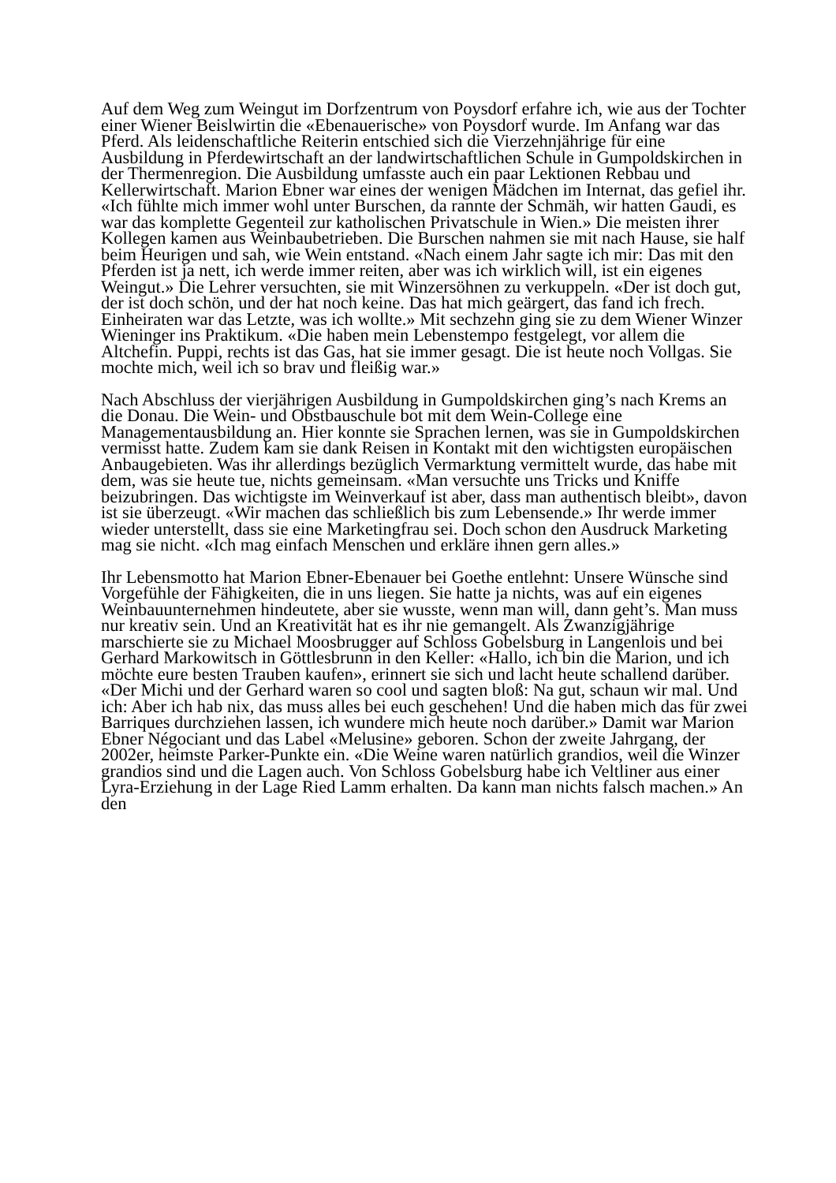Auf dem Weg zum Weingut im Dorfzentrum von Poysdorf erfahre ich, wie aus der Tochter einer Wiener Beislwirtin die «Ebenauerische» von Poysdorf wurde. Im Anfang war das Pferd. Als leidenschaftliche Reiterin entschied sich die Vierzehnjährige für eine Ausbildung in Pferdewirtschaft an der landwirtschaftlichen Schule in Gumpoldskirchen in der Thermenregion. Die Ausbildung umfasste auch ein paar Lektionen Rebbau und Kellerwirtschaft. Marion Ebner war eines der wenigen Mädchen im Internat, das gefiel ihr. «Ich fühlte mich immer wohl unter Burschen, da rannte der Schmäh, wir hatten Gaudi, es war das komplette Gegenteil zur katholischen Privatschule in Wien.» Die meisten ihrer Kollegen kamen aus Weinbaubetrieben. Die Burschen nahmen sie mit nach Hause, sie half beim Heurigen und sah, wie Wein entstand. «Nach einem Jahr sagte ich mir: Das mit den Pferden ist ja nett, ich werde immer reiten, aber was ich wirklich will, ist ein eigenes Weingut.» Die Lehrer versuchten, sie mit Winzersöhnen zu verkuppeln. «Der ist doch gut, der ist doch schön, und der hat noch keine. Das hat mich geärgert, das fand ich frech. Einheiraten war das Letzte, was ich wollte.» Mit sechzehn ging sie zu dem Wiener Winzer Wieninger ins Praktikum. «Die haben mein Lebenstempo festgelegt, vor allem die Altchefin. Puppi, rechts ist das Gas, hat sie immer gesagt. Die ist heute noch Vollgas. Sie mochte mich, weil ich so brav und fleißig war.»
Nach Abschluss der vierjährigen Ausbildung in Gumpoldskirchen ging’s nach Krems an die Donau. Die Wein- und Obstbauschule bot mit dem Wein-College eine Managementausbildung an. Hier konnte sie Sprachen lernen, was sie in Gumpoldskirchen vermisst hatte. Zudem kam sie dank Reisen in Kontakt mit den wichtigsten europäischen Anbaugebieten. Was ihr allerdings bezüglich Vermarktung vermittelt wurde, das habe mit dem, was sie heute tue, nichts gemeinsam. «Man versuchte uns Tricks und Kniffe beizubringen. Das wichtigste im Weinverkauf ist aber, dass man authentisch bleibt», davon ist sie überzeugt. «Wir machen das schließlich bis zum Lebensende.» Ihr werde immer wieder unterstellt, dass sie eine Marketingfrau sei. Doch schon den Ausdruck Marketing mag sie nicht. «Ich mag einfach Menschen und erkläre ihnen gern alles.»
Ihr Lebensmotto hat Marion Ebner-Ebenauer bei Goethe entlehnt: Unsere Wünsche sind Vorgefühle der Fähigkeiten, die in uns liegen. Sie hatte ja nichts, was auf ein eigenes Weinbauunternehmen hindeutete, aber sie wusste, wenn man will, dann geht’s. Man muss nur kreativ sein. Und an Kreativität hat es ihr nie gemangelt. Als Zwanzigjährige marschierte sie zu Michael Moosbrugger auf Schloss Gobelsburg in Langenlois und bei Gerhard Markowitsch in Göttlesbrunn in den Keller: «Hallo, ich bin die Marion, und ich möchte eure besten Trauben kaufen», erinnert sie sich und lacht heute schallend darüber. «Der Michi und der Gerhard waren so cool und sagten bloß: Na gut, schaun wir mal. Und ich: Aber ich hab nix, das muss alles bei euch geschehen! Und die haben mich das für zwei Barriques durchziehen lassen, ich wundere mich heute noch darüber.» Damit war Marion Ebner Négociant und das Label «Melusine» geboren. Schon der zweite Jahrgang, der 2002er, heimste Parker-Punkte ein. «Die Weine waren natürlich grandios, weil die Winzer grandios sind und die Lagen auch. Von Schloss Gobelsburg habe ich Veltliner aus einer Lyra-Erziehung in der Lage Ried Lamm erhalten. Da kann man nichts falsch machen.» An den